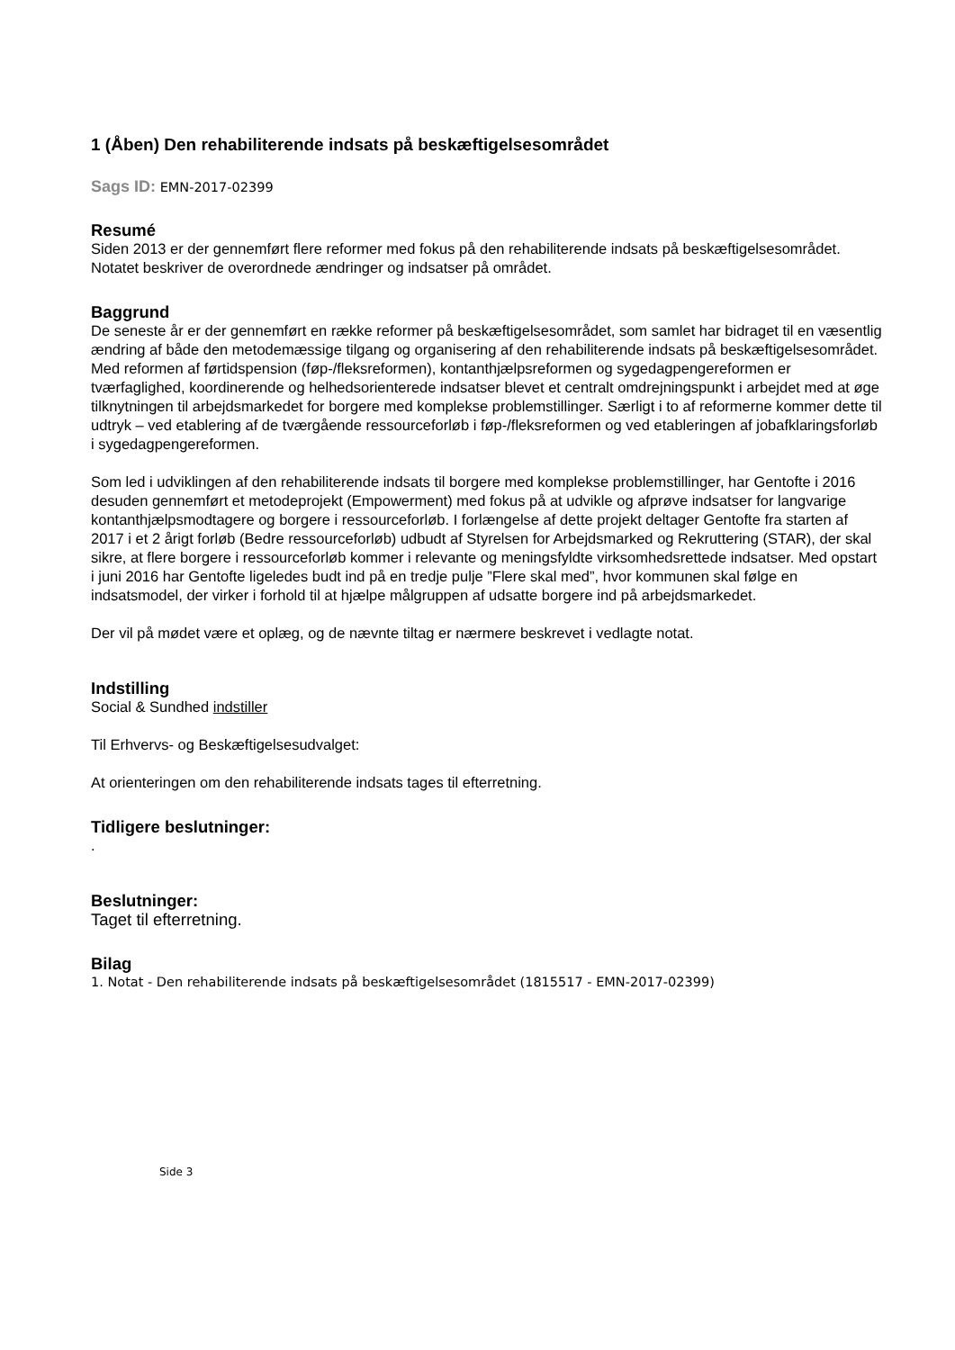1 (Åben) Den rehabiliterende indsats på beskæftigelsesområdet
Sags ID: EMN-2017-02399
Resumé
Siden 2013 er der gennemført flere reformer med fokus på den rehabiliterende indsats på beskæftigelsesområdet. Notatet beskriver de overordnede ændringer og indsatser på området.
Baggrund
De seneste år er der gennemført en række reformer på beskæftigelsesområdet, som samlet har bidraget til en væsentlig ændring af både den metodemæssige tilgang og organisering af den rehabiliterende indsats på beskæftigelsesområdet. Med reformen af førtidspension (føp-/fleksreformen), kontanthjælpsreformen og sygedagpengereformen er tværfaglighed, koordinerende og helhedsorienterede indsatser blevet et centralt omdrejningspunkt i arbejdet med at øge tilknytningen til arbejdsmarkedet for borgere med komplekse problemstillinger. Særligt i to af reformerne kommer dette til udtryk – ved etablering af de tværgående ressourceforløb i føp-/fleksreformen og ved etableringen af jobafklaringsforløb i sygedagpengereformen.
Som led i udviklingen af den rehabiliterende indsats til borgere med komplekse problemstillinger, har Gentofte i 2016 desuden gennemført et metodeprojekt (Empowerment) med fokus på at udvikle og afprøve indsatser for langvarige kontanthjælpsmodtagere og borgere i ressourceforløb. I forlængelse af dette projekt deltager Gentofte fra starten af 2017 i et 2 årigt forløb (Bedre ressourceforløb) udbudt af Styrelsen for Arbejdsmarked og Rekruttering (STAR), der skal sikre, at flere borgere i ressourceforløb kommer i relevante og meningsfyldte virksomhedsrettede indsatser. Med opstart i juni 2016 har Gentofte ligeledes budt ind på en tredje pulje ”Flere skal med”, hvor kommunen skal følge en indsatsmodel, der virker i forhold til at hjælpe målgruppen af udsatte borgere ind på arbejdsmarkedet.
Der vil på mødet være et oplæg, og de nævnte tiltag er nærmere beskrevet i vedlagte notat.
Indstilling
Social & Sundhed indstiller
Til Erhvervs- og Beskæftigelsesudvalget:
At orienteringen om den rehabiliterende indsats tages til efterretning.
Tidligere beslutninger:
.
Beslutninger:
Taget til efterretning.
Bilag
1. Notat - Den rehabiliterende indsats på beskæftigelsesområdet (1815517 - EMN-2017-02399)
Side 3